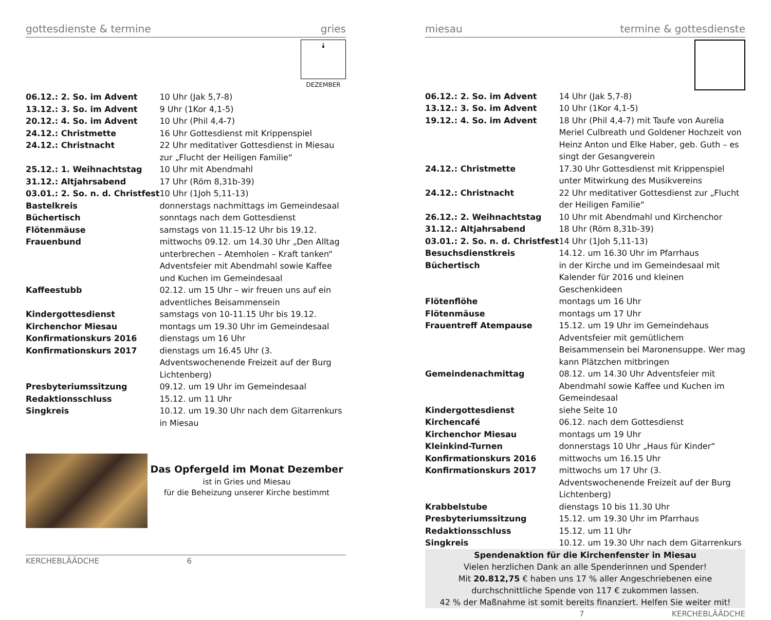gottesdienste & termine gries
🕯
DEZEMBER
| 06.12.: 2. So. im Advent | 10 Uhr (Jak 5,7-8) |
| 13.12.: 3. So. im Advent | 9 Uhr (1Kor 4,1-5) |
| 20.12.: 4. So. im Advent | 10 Uhr (Phil 4,4-7) |
| 24.12.: Christmette | 16 Uhr Gottesdienst mit Krippenspiel |
| 24.12.: Christnacht | 22 Uhr meditativer Gottesdienst in Miesau zur „Flucht der Heiligen Familie“ |
| 25.12.: 1. Weihnachtstag | 10 Uhr mit Abendmahl |
| 31.12.: Altjahrsabend | 17 Uhr (Röm 8,31b-39) |
| 03.01.: 2. So. n. d. Christfest | 10 Uhr (1Joh 5,11-13) |
| Bastelkreis | donnerstags nachmittags im Gemeindesaal |
| Büchertisch | sonntags nach dem Gottesdienst |
| Flötenmäuse | samstags von 11.15-12 Uhr bis 19.12. |
| Frauenbund | mittwochs 09.12. um 14.30 Uhr „Den Alltag unterbrechen – Atemholen – Kraft tanken“ Adventsfeier mit Abendmahl sowie Kaffee und Kuchen im Gemeindesaal |
| Kaffeestubb | 02.12. um 15 Uhr – wir freuen uns auf ein adventliches Beisammensein |
| Kindergottesdienst | samstags von 10-11.15 Uhr bis 19.12. |
| Kirchenchor Miesau | montags um 19.30 Uhr im Gemeindesaal |
| Konfirmationskurs 2016 | dienstags um 16 Uhr |
| Konfirmationskurs 2017 | dienstags um 16.45 Uhr (3. Adventswochenende Freizeit auf der Burg Lichtenberg) |
| Presbyteriumssitzung | 09.12. um 19 Uhr im Gemeindesaal |
| Redaktionsschluss | 15.12. um 11 Uhr |
| Singkreis | 10.12. um 19.30 Uhr nach dem Gitarrenkurs in Miesau |
Das Opfergeld im Monat Dezember
ist in Gries und Miesau
für die Beheizung unserer Kirche bestimmt
KERCHEBLÄÄDCHE 6
miesau termine & gottesdienste
| 06.12.: 2. So. im Advent | 14 Uhr (Jak 5,7-8) |
| 13.12.: 3. So. im Advent | 10 Uhr (1Kor 4,1-5) |
| 19.12.: 4. So. im Advent | 18 Uhr (Phil 4,4-7) mit Taufe von Aurelia Meriel Culbreath und Goldener Hochzeit von Heinz Anton und Elke Haber, geb. Guth – es singt der Gesangverein |
| 24.12.: Christmette | 17.30 Uhr Gottesdienst mit Krippenspiel unter Mitwirkung des Musikvereins |
| 24.12.: Christnacht | 22 Uhr meditativer Gottesdienst zur „Flucht der Heiligen Familie“ |
| 26.12.: 2. Weihnachtstag | 10 Uhr mit Abendmahl und Kirchenchor |
| 31.12.: Altjahrsabend | 18 Uhr (Röm 8,31b-39) |
| 03.01.: 2. So. n. d. Christfest | 14 Uhr (1Joh 5,11-13) |
| Besuchsdienstkreis | 14.12. um 16.30 Uhr im Pfarrhaus |
| Büchertisch | in der Kirche und im Gemeindesaal mit Kalender für 2016 und kleinen Geschenkideen |
| Flötenflöhe | montags um 16 Uhr |
| Flötenmäuse | montags um 17 Uhr |
| Frauentreff Atempause | 15.12. um 19 Uhr im Gemeindehaus Adventsfeier mit gemütlichem Beisammensein bei Maronensuppe. Wer mag kann Plätzchen mitbringen |
| Gemeindenachmittag | 08.12. um 14.30 Uhr Adventsfeier mit Abendmahl sowie Kaffee und Kuchen im Gemeindesaal |
| Kindergottesdienst | siehe Seite 10 |
| Kirchencafé | 06.12. nach dem Gottesdienst |
| Kirchenchor Miesau | montags um 19 Uhr |
| Kleinkind-Turnen | donnerstags 10 Uhr „Haus für Kinder“ |
| Konfirmationskurs 2016 | mittwochs um 16.15 Uhr |
| Konfirmationskurs 2017 | mittwochs um 17 Uhr (3. Adventswochenende Freizeit auf der Burg Lichtenberg) |
| Krabbelstube | dienstags 10 bis 11.30 Uhr |
| Presbyteriumssitzung | 15.12. um 19.30 Uhr im Pfarrhaus |
| Redaktionsschluss | 15.12. um 11 Uhr |
| Singkreis | 10.12. um 19.30 Uhr nach dem Gitarrenkurs |
Spendenaktion für die Kirchenfenster in Miesau
Vielen herzlichen Dank an alle Spenderinnen und Spender!
Mit 20.812,75 € haben uns 17 % aller Angeschriebenen eine
durchschnittliche Spende von 117 € zukommen lassen.
42 % der Maßnahme ist somit bereits finanziert. Helfen Sie weiter mit!
7 KERCHEBLÄÄDCHE